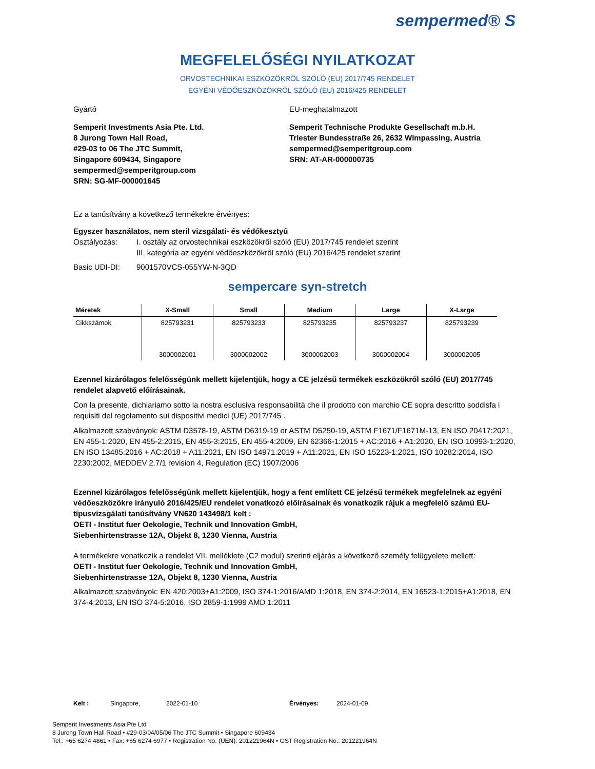sempermed® S
MEGFELELŐSÉGI NYILATKOZAT
ORVOSTECHNIKAI ESZKÖZÖKRŐL SZÓLÓ (EU) 2017/745 RENDELET
EGYÉNI VÉDŐESZKÖZÖKRŐL SZÓLÓ (EU) 2016/425 RENDELET
Gyártó EU-meghatalmazott
Semperit Investments Asia Pte. Ltd.
8 Jurong Town Hall Road,
#29-03 to 06 The JTC Summit,
Singapore 609434, Singapore
sempermed@semperitgroup.com
SRN: SG-MF-000001645
Semperit Technische Produkte Gesellschaft m.b.H.
Triester Bundesstraße 26, 2632 Wimpassing, Austria
sempermed@semperitgroup.com
SRN: AT-AR-000000735
Ez a tanúsítvány a következő termékekre érvényes:
Egyszer használatos, nem steril vizsgálati- és védőkesztyű
Osztályozás: I. osztály az orvostechnikai eszközökről szóló (EU) 2017/745 rendelet szerint
III. kategória az egyéni védőeszközökről szóló (EU) 2016/425 rendelet szerint
Basic UDI-DI: 9001570VCS-055YW-N-3QD
sempercare syn-stretch
| Méretek | X-Small | Small | Medium | Large | X-Large |
| --- | --- | --- | --- | --- | --- |
| Cikkszámok | 825793231 | 825793233 | 825793235 | 825793237 | 825793239 |
| | 3000002001 | 3000002002 | 3000002003 | 3000002004 | 3000002005 |
Ezennel kizárólagos felelősségünk mellett kijelentjük, hogy a CE jelzésű termékek eszközökről szóló (EU) 2017/745 rendelet alapvető előírásainak.
Con la presente, dichiariamo sotto la nostra esclusiva responsabilità che il prodotto con marchio CE sopra descritto soddisfa i requisiti del regolamento sui dispositivi medici (UE) 2017/745 .
Alkalmazott szabványok: ASTM D3578-19, ASTM D6319-19 or ASTM D5250-19, ASTM F1671/F1671M-13, EN ISO 20417:2021, EN 455-1:2020, EN 455-2:2015, EN 455-3:2015, EN 455-4:2009, EN 62366-1:2015 + AC:2016 + A1:2020, EN ISO 10993-1:2020, EN ISO 13485:2016 + AC:2018 + A11:2021, EN ISO 14971:2019 + A11:2021, EN ISO 15223-1:2021, ISO 10282:2014, ISO 2230:2002, MEDDEV 2.7/1 revision 4, Regulation (EC) 1907/2006
Ezennel kizárólagos felelősségünk mellett kijelentjük, hogy a fent említett CE jelzésű termékek megfelelnek az egyéni védőeszközökre irányuló 2016/425/EU rendelet vonatkozó előírásainak és vonatkozik rájuk a megfelelő számú EU-típusvizsgálati tanúsítvány VN620 143498/1 kelt :
OETI - Institut fuer Oekologie, Technik und Innovation GmbH,
Siebenhirtenstrasse 12A, Objekt 8, 1230 Vienna, Austria
A termékekre vonatkozik a rendelet VII. melléklete (C2 modul) szerinti eljárás a következő személy felügyelete mellett:
OETI - Institut fuer Oekologie, Technik und Innovation GmbH,
Siebenhirtenstrasse 12A, Objekt 8, 1230 Vienna, Austria
Alkalmazott szabványok: EN 420:2003+A1:2009, ISO 374-1:2016/AMD 1:2018, EN 374-2:2014, EN 16523-1:2015+A1:2018, EN 374-4:2013, EN ISO 374-5:2016, ISO 2859-1:1999 AMD 1:2011
Kelt : Singapore, 2022-01-10 Érvényes: 2024-01-09
Semperit Investments Asia Pte Ltd
8 Jurong Town Hall Road • #29-03/04/05/06 The JTC Summit • Singapore 609434
Tel.: +65 6274 4861 • Fax: +65 6274 6977 • Registration No. (UEN): 201221964N • GST Registration No.: 201221964N